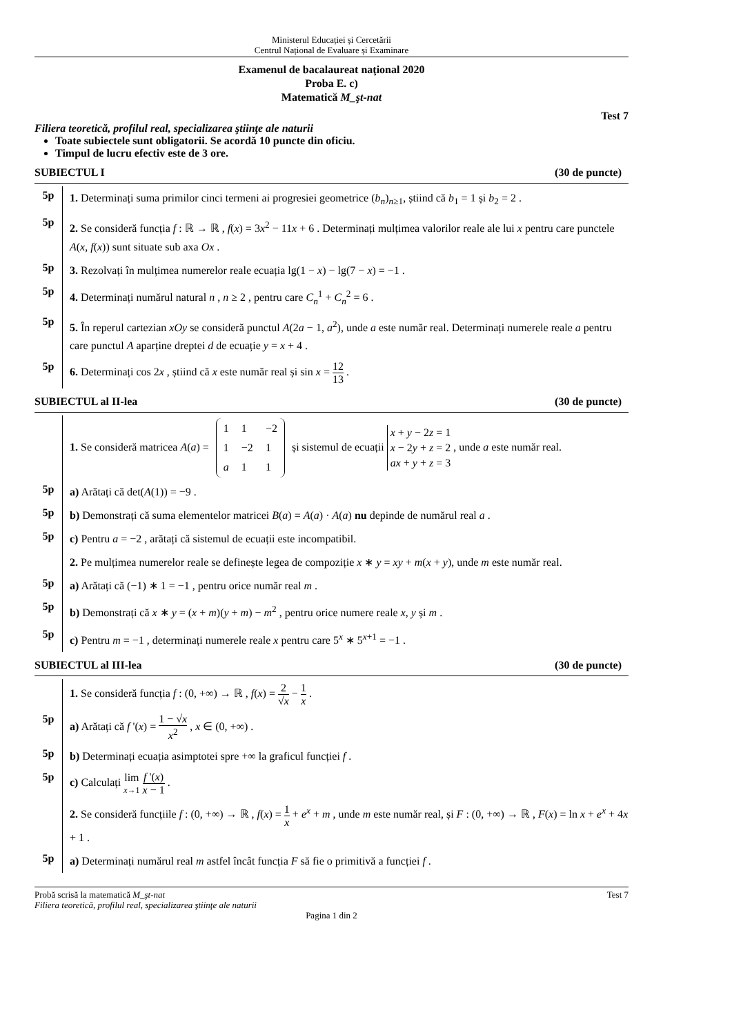Ministerul Educației și Cercetării
Centrul Național de Evaluare și Examinare
Examenul de bacalaureat naţional 2020
Proba E. c)
Matematică M_şt-nat
Test 7
Filiera teoretică, profilul real, specializarea ştiinţe ale naturii
Toate subiectele sunt obligatorii. Se acordă 10 puncte din oficiu.
Timpul de lucru efectiv este de 3 ore.
SUBIECTUL I (30 de puncte)
5p
1. Determinați suma primilor cinci termeni ai progresiei geometrice (b<sub>n</sub>)<sub>n≥1</sub>, știind că b<sub>1</sub> = 1 și b<sub>2</sub> = 2 .
5p
2. Se consideră funcția f : ℝ → ℝ , f(x) = 3x<sup>2</sup> − 11x + 6 . Determinați mulțimea valorilor reale ale lui x pentru care punctele A(x, f(x)) sunt situate sub axa Ox .
5p
3. Rezolvați în mulțimea numerelor reale ecuația lg(1 − x) − lg(7 − x) = −1 .
5p
4. Determinați numărul natural n , n ≥ 2 , pentru care C<sub>n</sub><sup>1</sup> + C<sub>n</sub><sup>2</sup> = 6 .
5p
5. În reperul cartezian xOy se consideră punctul A(2a − 1, a<sup>2</sup>), unde a este număr real. Determinați numerele reale a pentru care punctul A aparține dreptei d de ecuație y = x + 4 .
5p
6. Determinați cos 2x , știind că x este număr real și sin x = 12 13 .
SUBIECTUL al II-lea (30 de puncte)
1. Se consideră matricea A(a) =
| 1 | 1 | −2 |
| 1 | −2 | 1 |
| a | 1 | 1 |
și sistemul de ecuații x + y − 2z = 1
x − 2y + z = 2
ax + y + z = 3 , unde a este număr real.
5p
a) Arătați că det(A(1)) = −9 .
5p
b) Demonstrați că suma elementelor matricei B(a) = A(a) · A(a) nu depinde de numărul real a .
5p
c) Pentru a = −2 , arătați că sistemul de ecuații este incompatibil.
2. Pe mulțimea numerelor reale se definește legea de compoziție x ∗ y = xy + m(x + y), unde m este număr real.
5p
a) Arătați că (−1) ∗ 1 = −1 , pentru orice număr real m .
5p
b) Demonstrați că x ∗ y = (x + m)(y + m) − m<sup>2</sup> , pentru orice numere reale x, y și m .
5p
c) Pentru m = −1 , determinați numerele reale x pentru care 5<sup>x</sup> ∗ 5<sup>x+1</sup> = −1 .
SUBIECTUL al III-lea (30 de puncte)
1. Se consideră funcția f : (0, +∞) → ℝ , f(x) = 2 √x − 1 x .
5p
a) Arătați că f '(x) = 1 − √x x<sup>2</sup> , x ∈ (0, +∞) .
5p
b) Determinați ecuația asimptotei spre +∞ la graficul funcției f .
5p
c) Calculați lim x→1 f '(x) x − 1 .
2. Se consideră funcțiile f : (0, +∞) → ℝ , f(x) = 1 x + e<sup>x</sup> + m , unde m este număr real, și F : (0, +∞) → ℝ , F(x) = ln x + e<sup>x</sup> + 4x + 1 .
5p
a) Determinați numărul real m astfel încât funcția F să fie o primitivă a funcției f .
Probă scrisă la matematică M_şt-nat Test 7
Filiera teoretică, profilul real, specializarea ştiinţe ale naturii
Pagina 1 din 2